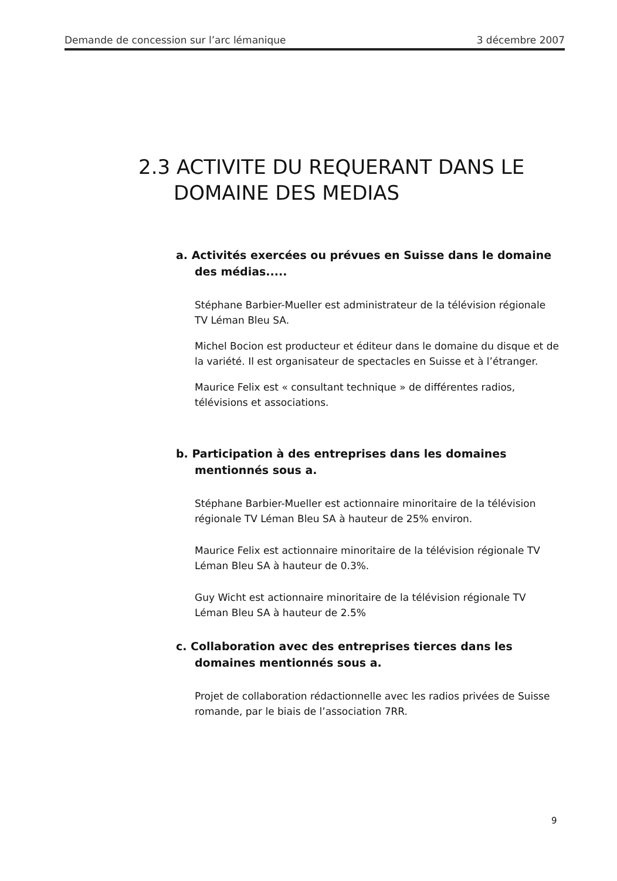Demande de concession sur l’arc lémanique 3 décembre 2007
2.3 ACTIVITE DU REQUERANT DANS LE DOMAINE DES MEDIAS
a. Activités exercées ou prévues en Suisse dans le domaine des médias.....
Stéphane Barbier-Mueller est administrateur de la télévision régionale TV Léman Bleu SA.
Michel Bocion est producteur et éditeur dans le domaine du disque et de la variété. Il est organisateur de spectacles en Suisse et à l’étranger.
Maurice Felix est « consultant technique » de différentes radios, télévisions et associations.
b. Participation à des entreprises dans les domaines mentionnés sous a.
Stéphane Barbier-Mueller est actionnaire minoritaire de la télévision régionale TV Léman Bleu SA à hauteur de 25% environ.
Maurice Felix est actionnaire minoritaire de la télévision régionale TV Léman Bleu SA à hauteur de 0.3%.
Guy Wicht est actionnaire minoritaire de la télévision régionale TV Léman Bleu SA à hauteur de 2.5%
c. Collaboration avec des entreprises tierces dans les domaines mentionnés sous a.
Projet de collaboration rédactionnelle avec les radios privées de Suisse romande, par le biais de l’association 7RR.
9